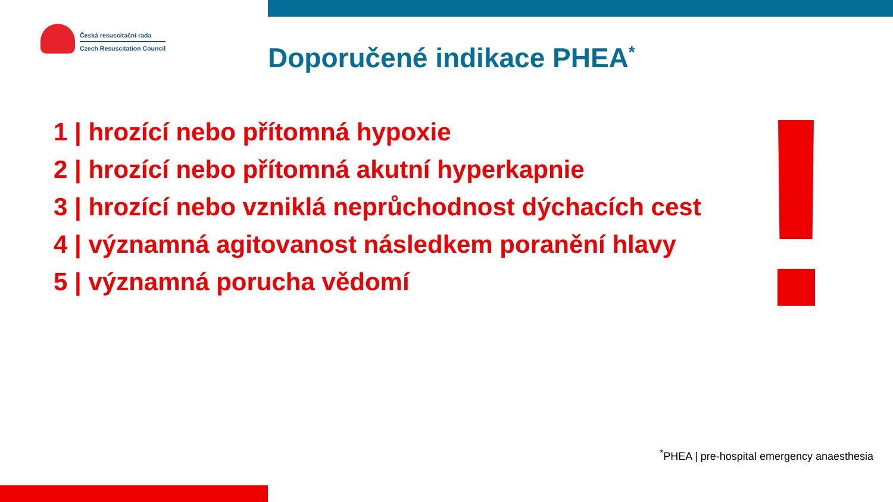Česká resuscitační rada
Czech Resuscitation Council
Doporučené indikace PHEA<sup>*</sup>
1 | hrozící nebo přítomná hypoxie
2 | hrozící nebo přítomná akutní hyperkapnie
3 | hrozící nebo vzniklá neprůchodnost dýchacích cest
4 | významná agitovanost následkem poranění hlavy
5 | významná porucha vědomí
<sup>*</sup> PHEA | pre-hospital emergency anaesthesia